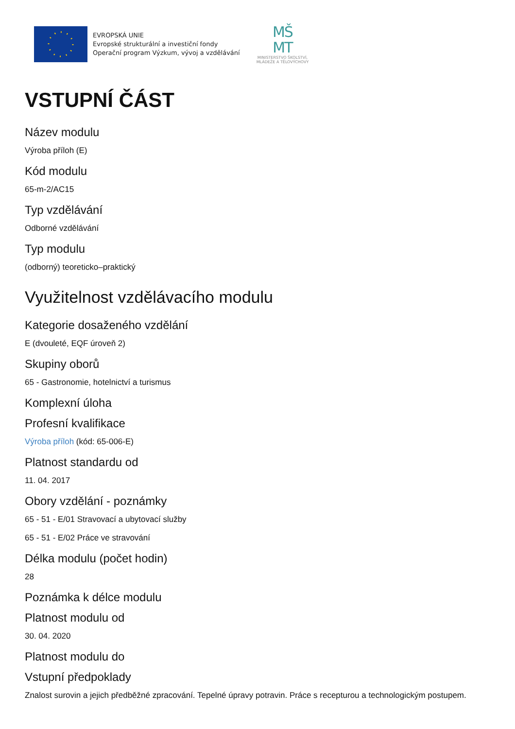EVROPSKÁ UNIE
Evropské strukturální a investiční fondy
Operační program Výzkum, vývoj a vzdělávání
MŠ
MT
MINISTERSTVO ŠKOLSTVÍ,
MLÁDEŽE A TĚLOVÝCHOVY
VSTUPNÍ ČÁST
Název modulu
Výroba příloh (E)
Kód modulu
65-m-2/AC15
Typ vzdělávání
Odborné vzdělávání
Typ modulu
(odborný) teoreticko–praktický
Využitelnost vzdělávacího modulu
Kategorie dosaženého vzdělání
E (dvouleté, EQF úroveň 2)
Skupiny oborů
65 - Gastronomie, hotelnictví a turismus
Komplexní úloha
Profesní kvalifikace
Výroba příloh (kód: 65-006-E)
Platnost standardu od
11. 04. 2017
Obory vzdělání - poznámky
65 - 51 - E/01 Stravovací a ubytovací služby
65 - 51 - E/02 Práce ve stravování
Délka modulu (počet hodin)
28
Poznámka k délce modulu
Platnost modulu od
30. 04. 2020
Platnost modulu do
Vstupní předpoklady
Znalost surovin a jejich předběžné zpracování. Tepelné úpravy potravin. Práce s recepturou a technologickým postupem.